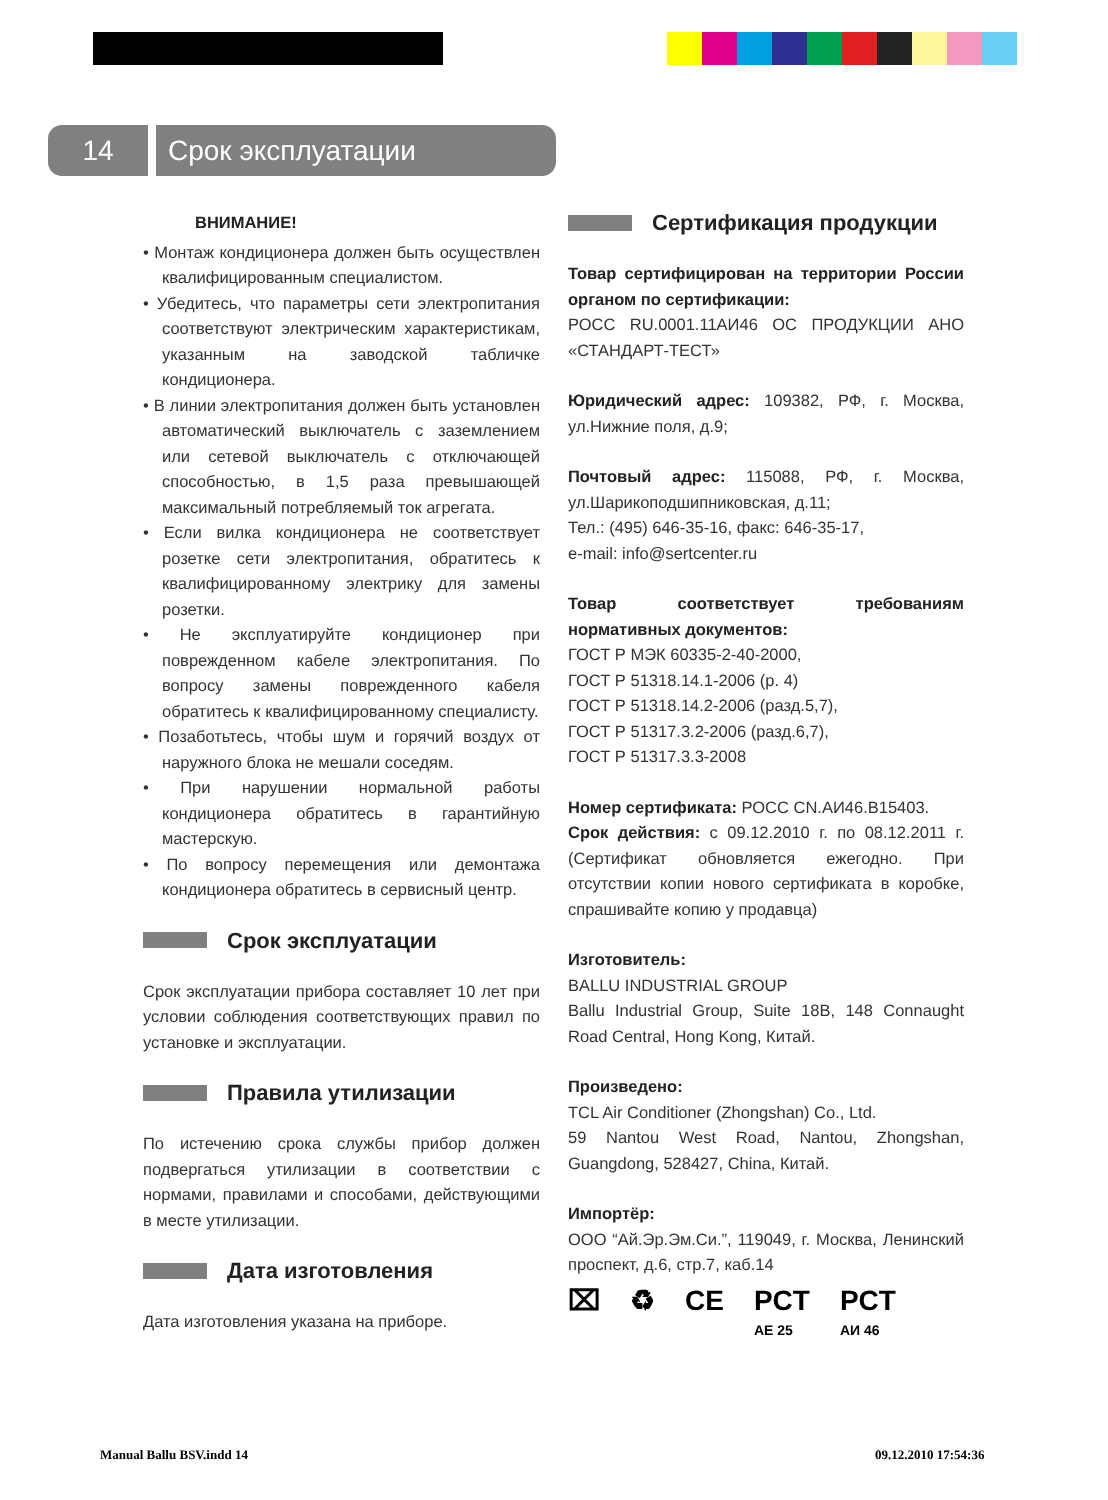14 Срок эксплуатации
ВНИМАНИЕ!
• Монтаж кондиционера должен быть осуществлен квалифицированным специалистом.
• Убедитесь, что параметры сети электропитания соответствуют электрическим характеристикам, указанным на заводской табличке кондиционера.
• В линии электропитания должен быть установлен автоматический выключатель с заземлением или сетевой выключатель с отключающей способностью, в 1,5 раза превышающей максимальный потребляемый ток агрегата.
• Если вилка кондиционера не соответствует розетке сети электропитания, обратитесь к квалифицированному электрику для замены розетки.
• Не эксплуатируйте кондиционер при поврежденном кабеле электропитания. По вопросу замены поврежденного кабеля обратитесь к квалифицированному специалисту.
• Позаботьтесь, чтобы шум и горячий воздух от наружного блока не мешали соседям.
• При нарушении нормальной работы кондиционера обратитесь в гарантийную мастерскую.
• По вопросу перемещения или демонтажа кондиционера обратитесь в сервисный центр.
Срок эксплуатации
Срок эксплуатации прибора составляет 10 лет при условии соблюдения соответствующих правил по установке и эксплуатации.
Правила утилизации
По истечению срока службы прибор должен подвергаться утилизации в соответствии с нормами, правилами и способами, действующими в месте утилизации.
Дата изготовления
Дата изготовления указана на приборе.
Сертификация продукции
Товар сертифицирован на территории России органом по сертификации:
РОСС RU.0001.11АИ46 ОС ПРОДУКЦИИ АНО «СТАНДАРТ-ТЕСТ»
Юридический адрес: 109382, РФ, г. Москва, ул.Нижние поля, д.9;
Почтовый адрес: 115088, РФ, г. Москва, ул.Шарикоподшипниковская, д.11;
Тел.: (495) 646-35-16, факс: 646-35-17,
e-mail: info@sertcenter.ru
Товар соответствует требованиям нормативных документов:
ГОСТ Р МЭК 60335-2-40-2000,
ГОСТ Р 51318.14.1-2006 (р. 4)
ГОСТ Р 51318.14.2-2006 (разд.5,7),
ГОСТ Р 51317.3.2-2006 (разд.6,7),
ГОСТ Р 51317.3.3-2008
Номер сертификата: РОСС CN.АИ46.В15403.
Срок действия: с 09.12.2010 г. по 08.12.2011 г. (Сертификат обновляется ежегодно. При отсутствии копии нового сертификата в коробке, спрашивайте копию у продавца)
Изготовитель:
BALLU INDUSTRIAL GROUP
Ballu Industrial Group, Suite 18B, 148 Connaught Road Central, Hong Kong, Китай.
Произведено:
TCL Air Conditioner (Zhongshan) Co., Ltd.
59 Nantou West Road, Nantou, Zhongshan, Guangdong, 528427, China, Китай.
Импортёр:
ООО “Ай.Эр.Эм.Си.”, 119049, г. Москва, Ленинский проспект, д.6, стр.7, каб.14
⌧ ♻ CE PCT
АЕ 25 PCT
АИ 46
Manual Ballu BSV.indd 14 09.12.2010 17:54:36